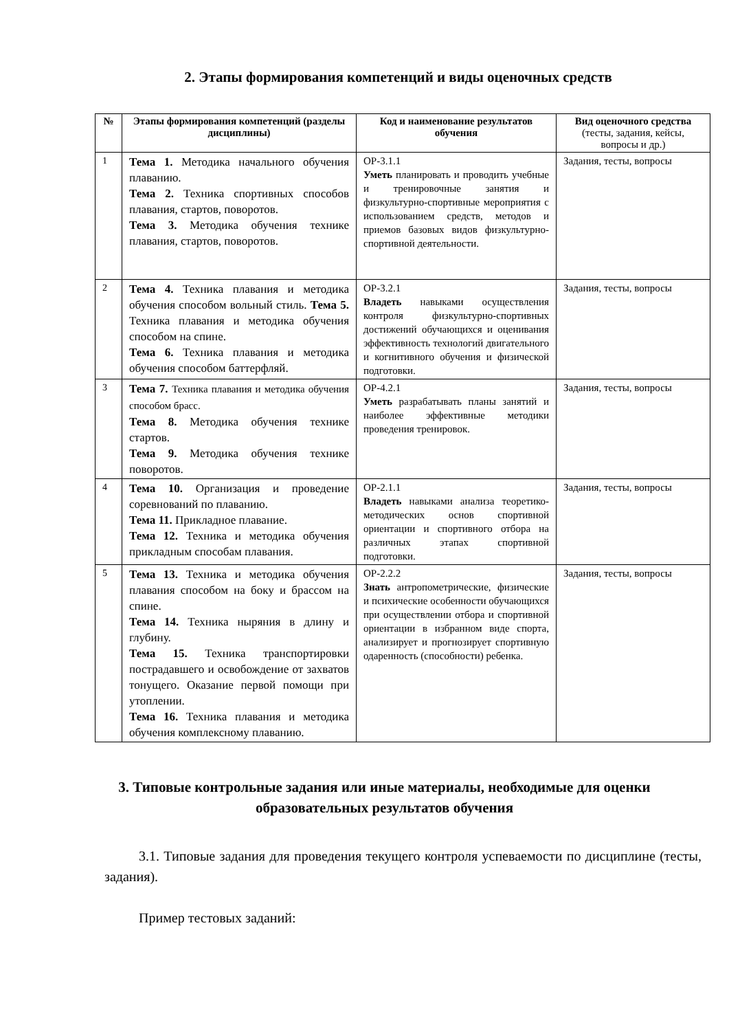2. Этапы формирования компетенций и виды оценочных средств
| № | Этапы формирования компетенций (разделы дисциплины) | Код и наименование результатов обучения | Вид оценочного средства (тесты, задания, кейсы, вопросы и др.) |
| --- | --- | --- | --- |
| 1 | Тема 1. Методика начального обучения плаванию. Тема 2. Техника спортивных способов плавания, стартов, поворотов. Тема 3. Методика обучения технике плавания, стартов, поворотов. | ОР-3.1.1 Уметь планировать и проводить учебные и тренировочные занятия и физкультурно-спортивные мероприятия с использованием средств, методов и приемов базовых видов физкультурно-спортивной деятельности. | Задания, тесты, вопросы |
| 2 | Тема 4. Техника плавания и методика обучения способом вольный стиль. Тема 5. Техника плавания и методика обучения способом на спине. Тема 6. Техника плавания и методика обучения способом баттерфляй. | ОР-3.2.1 Владеть навыками осуществления контроля физкультурно-спортивных достижений обучающихся и оценивания эффективность технологий двигательного и когнитивного обучения и физической подготовки. | Задания, тесты, вопросы |
| 3 | Тема 7. Техника плавания и методика обучения способом брасс. Тема 8. Методика обучения технике стартов. Тема 9. Методика обучения технике поворотов. | ОР-4.2.1 Уметь разрабатывать планы занятий и наиболее эффективные методики проведения тренировок. | Задания, тесты, вопросы |
| 4 | Тема 10. Организация и проведение соревнований по плаванию. Тема 11. Прикладное плавание. Тема 12. Техника и методика обучения прикладным способам плавания. | ОР-2.1.1 Владеть навыками анализа теоретико-методических основ спортивной ориентации и спортивного отбора на различных этапах спортивной подготовки. | Задания, тесты, вопросы |
| 5 | Тема 13. Техника и методика обучения плавания способом на боку и брассом на спине. Тема 14. Техника ныряния в длину и глубину. Тема 15. Техника транспортировки пострадавшего и освобождение от захватов тонущего. Оказание первой помощи при утоплении. Тема 16. Техника плавания и методика обучения комплексному плаванию. | ОР-2.2.2 Знать антропометрические, физические и психические особенности обучающихся при осуществлении отбора и спортивной ориентации в избранном виде спорта, анализирует и прогнозирует спортивную одаренность (способности) ребенка. | Задания, тесты, вопросы |
3. Типовые контрольные задания или иные материалы, необходимые для оценки образовательных результатов обучения
3.1. Типовые задания для проведения текущего контроля успеваемости по дисциплине (тесты, задания).
Пример тестовых заданий: